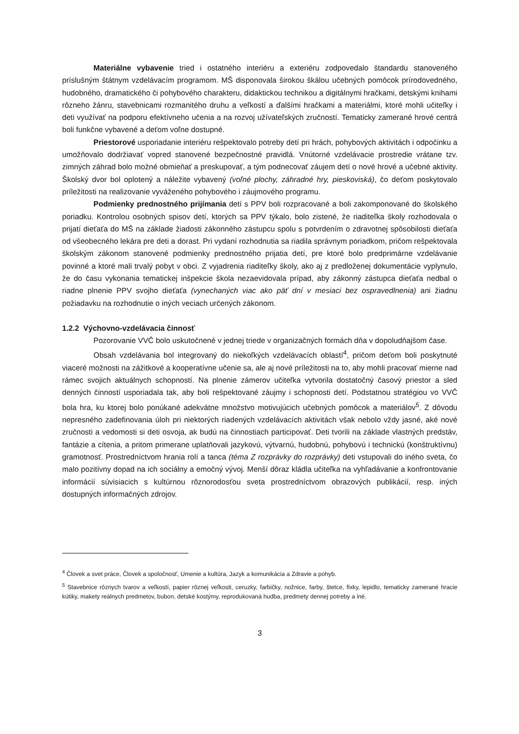Materiálne vybavenie tried i ostatného interiéru a exteriéru zodpovedalo štandardu stanoveného príslušným štátnym vzdelávacím programom. MŠ disponovala širokou škálou učebných pomôcok prírodovedného, hudobného, dramatického či pohybového charakteru, didaktickou technikou a digitálnymi hračkami, detskými knihami rôzneho žánru, stavebnicami rozmanitého druhu a veľkostí a ďalšími hračkami a materiálmi, ktoré mohli učiteľky i deti využívať na podporu efektívneho učenia a na rozvoj užívateľských zručností. Tematicky zamerané hrové centrá boli funkčne vybavené a deťom voľne dostupné.
Priestorové usporiadanie interiéru rešpektovalo potreby detí pri hrách, pohybových aktivitách i odpočinku a umožňovalo dodržiavať vopred stanovené bezpečnostné pravidlá. Vnútorné vzdelávacie prostredie vrátane tzv. zimných záhrad bolo možné obmieňať a preskupovať, a tým podnecovať záujem detí o nové hrové a učebné aktivity. Školský dvor bol oplotený a náležite vybavený (voľné plochy, záhradné hry, pieskoviská), čo deťom poskytovalo príležitosti na realizovanie vyváženého pohybového i záujmového programu.
Podmienky prednostného prijímania detí s PPV boli rozpracované a boli zakomponované do školského poriadku. Kontrolou osobných spisov detí, ktorých sa PPV týkalo, bolo zistené, že riaditeľka školy rozhodovala o prijatí dieťaťa do MŠ na základe žiadosti zákonného zástupcu spolu s potvrdením o zdravotnej spôsobilosti dieťaťa od všeobecného lekára pre deti a dorast. Pri vydaní rozhodnutia sa riadila správnym poriadkom, pričom rešpektovala školským zákonom stanovené podmienky prednostného prijatia detí, pre ktoré bolo predprimárne vzdelávanie povinné a ktoré mali trvalý pobyt v obci. Z vyjadrenia riaditeľky školy, ako aj z predloženej dokumentácie vyplynulo, že do času vykonania tematickej inšpekcie škola nezaevidovala prípad, aby zákonný zástupca dieťaťa nedbal o riadne plnenie PPV svojho dieťaťa (vynechaných viac ako päť dní v mesiaci bez ospravedlnenia) ani žiadnu požiadavku na rozhodnutie o iných veciach určených zákonom.
1.2.2 Výchovno-vzdelávacia činnosť
Pozorovanie VVČ bolo uskutočnené v jednej triede v organizačných formách dňa v dopoludňajšom čase.
Obsah vzdelávania bol integrovaný do niekoľkých vzdelávacích oblastí<sup>4</sup>, pričom deťom boli poskytnuté viaceré možnosti na zážitkové a kooperatívne učenie sa, ale aj nové príležitosti na to, aby mohli pracovať mierne nad rámec svojich aktuálnych schopností. Na plnenie zámerov učiteľka vytvorila dostatočný časový priestor a sled denných činností usporiadala tak, aby boli rešpektované záujmy i schopnosti detí. Podstatnou stratégiou vo VVČ bola hra, ku ktorej bolo ponúkané adekvátne množstvo motivujúcich učebných pomôcok a materiálov<sup>5</sup>. Z dôvodu nepresného zadefinovania úloh pri niektorých riadených vzdelávacích aktivitách však nebolo vždy jasné, aké nové zručnosti a vedomosti si deti osvoja, ak budú na činnostiach participovať. Deti tvorili na základe vlastných predstáv, fantázie a cítenia, a pritom primerane uplatňovali jazykovú, výtvarnú, hudobnú, pohybovú i technickú (konštruktívnu) gramotnosť. Prostredníctvom hrania rolí a tanca (téma Z rozprávky do rozprávky) deti vstupovali do iného sveta, čo malo pozitívny dopad na ich sociálny a emočný vývoj. Menší dôraz kládla učiteľka na vyhľadávanie a konfrontovanie informácií súvisiacich s kultúrnou rôznorodosťou sveta prostredníctvom obrazových publikácií, resp. iných dostupných informačných zdrojov.
<sup>4</sup> Človek a svet práce, Človek a spoločnosť, Umenie a kultúra, Jazyk a komunikácia a Zdravie a pohyb.
<sup>5</sup> Stavebnice rôznych tvarov a veľkostí, papier rôznej veľkosti, ceruzky, farbičky, nožnice, farby, štetce, fixky, lepidlo, tematicky zamerané hracie kútiky, makety reálnych predmetov, bubon, detské kostýmy, reprodukovaná hudba, predmety dennej potreby a iné.
3